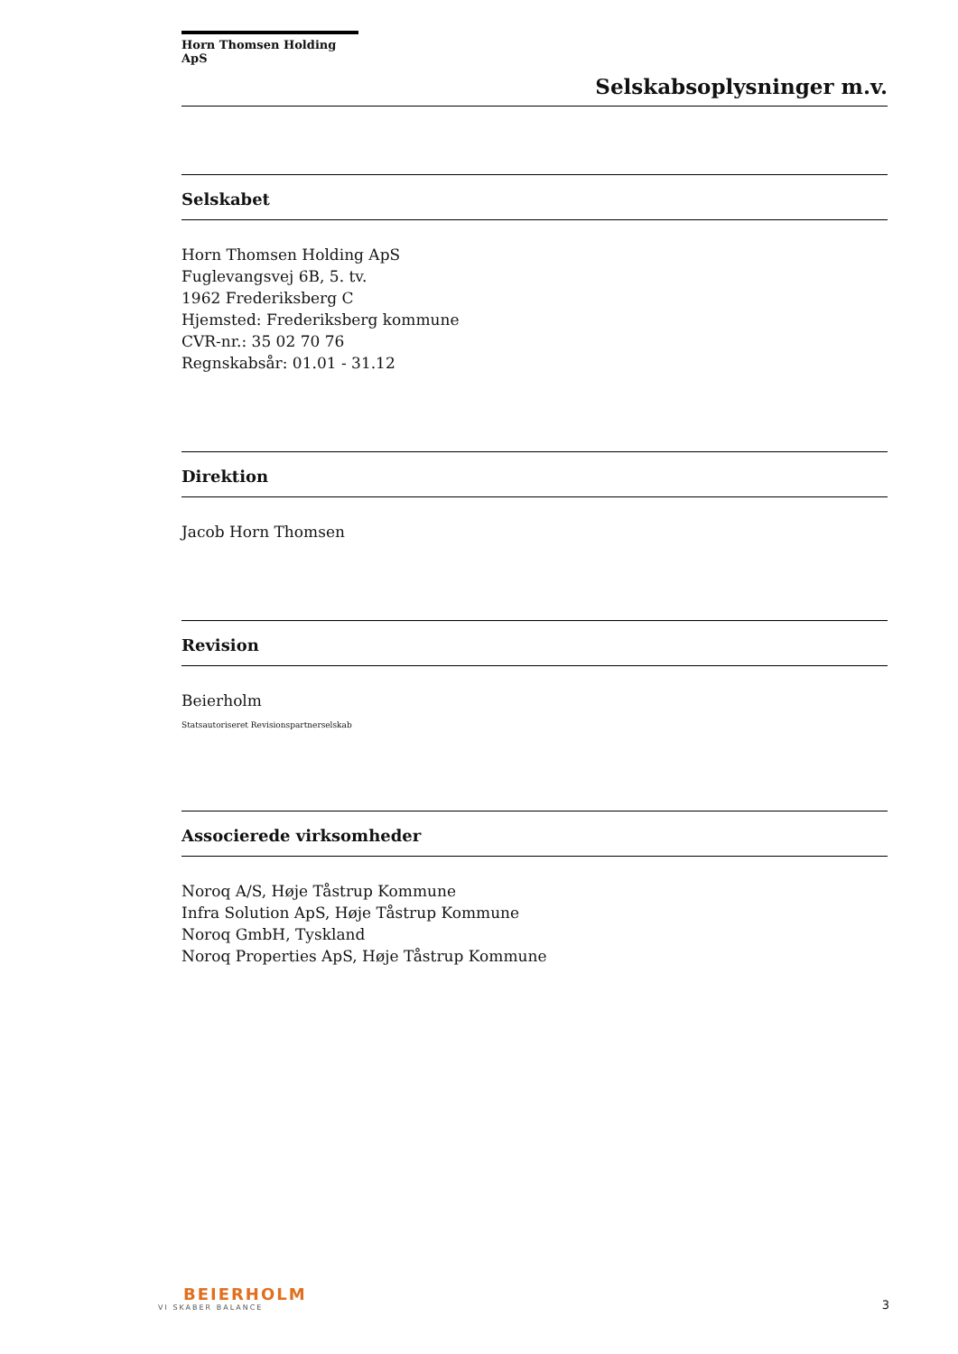Horn Thomsen Holding ApS
Selskabsoplysninger m.v.
Selskabet
Horn Thomsen Holding ApS
Fuglevangsvej 6B, 5. tv.
1962 Frederiksberg C
Hjemsted: Frederiksberg kommune
CVR-nr.: 35 02 70 76
Regnskabsår: 01.01 - 31.12
Direktion
Jacob Horn Thomsen
Revision
Beierholm
Statsautoriseret Revisionspartnerselskab
Associerede virksomheder
Noroq A/S, Høje Tåstrup Kommune
Infra Solution ApS, Høje Tåstrup Kommune
Noroq GmbH, Tyskland
Noroq Properties ApS, Høje Tåstrup Kommune
BEIERHOLM
VI SKABER BALANCE
3